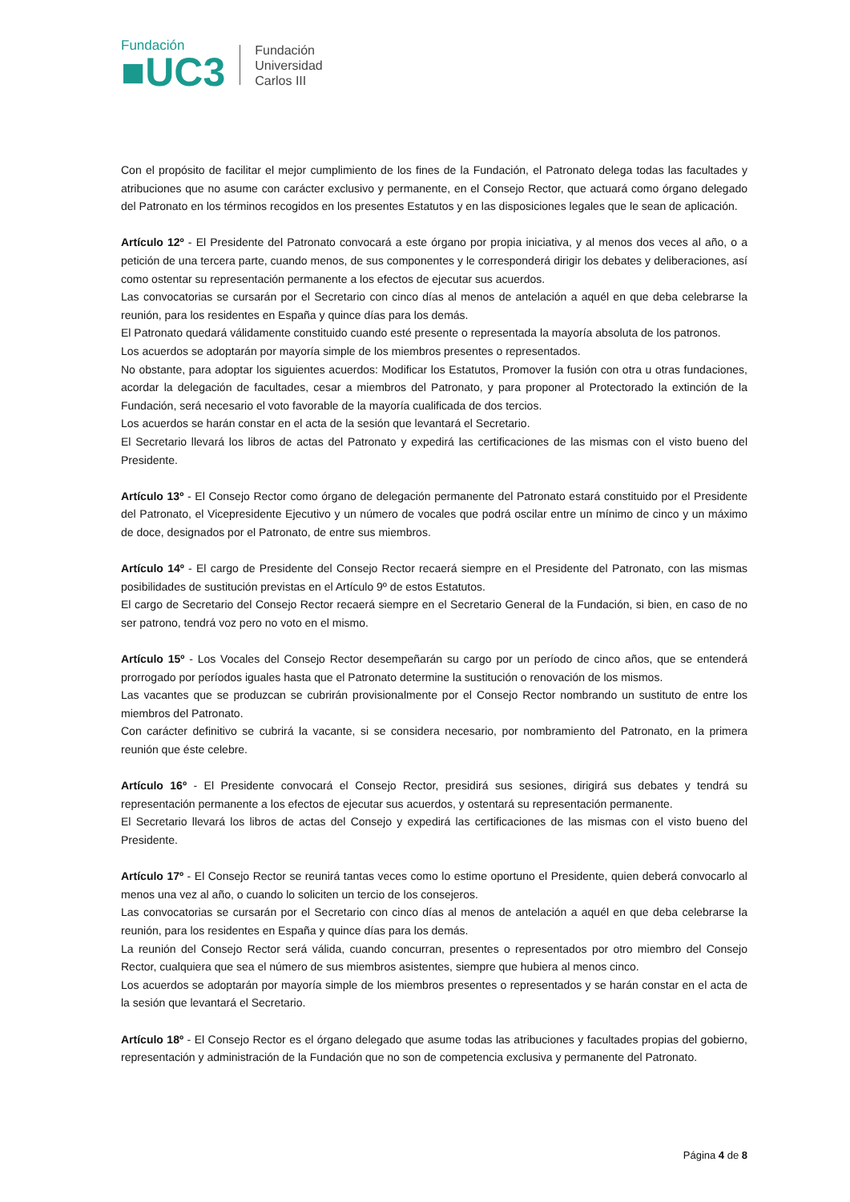Fundación
■UC3
Fundación
Universidad
Carlos III
Con el propósito de facilitar el mejor cumplimiento de los fines de la Fundación, el Patronato delega todas las facultades y atribuciones que no asume con carácter exclusivo y permanente, en el Consejo Rector, que actuará como órgano delegado del Patronato en los términos recogidos en los presentes Estatutos y en las disposiciones legales que le sean de aplicación.
Artículo 12º - El Presidente del Patronato convocará a este órgano por propia iniciativa, y al menos dos veces al año, o a petición de una tercera parte, cuando menos, de sus componentes y le corresponderá dirigir los debates y deliberaciones, así como ostentar su representación permanente a los efectos de ejecutar sus acuerdos.
Las convocatorias se cursarán por el Secretario con cinco días al menos de antelación a aquél en que deba celebrarse la reunión, para los residentes en España y quince días para los demás.
El Patronato quedará válidamente constituido cuando esté presente o representada la mayoría absoluta de los patronos.
Los acuerdos se adoptarán por mayoría simple de los miembros presentes o representados.
No obstante, para adoptar los siguientes acuerdos: Modificar los Estatutos, Promover la fusión con otra u otras fundaciones, acordar la delegación de facultades, cesar a miembros del Patronato, y para proponer al Protectorado la extinción de la Fundación, será necesario el voto favorable de la mayoría cualificada de dos tercios.
Los acuerdos se harán constar en el acta de la sesión que levantará el Secretario.
El Secretario llevará los libros de actas del Patronato y expedirá las certificaciones de las mismas con el visto bueno del Presidente.
Artículo 13º - El Consejo Rector como órgano de delegación permanente del Patronato estará constituido por el Presidente del Patronato, el Vicepresidente Ejecutivo y un número de vocales que podrá oscilar entre un mínimo de cinco y un máximo de doce, designados por el Patronato, de entre sus miembros.
Artículo 14º - El cargo de Presidente del Consejo Rector recaerá siempre en el Presidente del Patronato, con las mismas posibilidades de sustitución previstas en el Artículo 9º de estos Estatutos.
El cargo de Secretario del Consejo Rector recaerá siempre en el Secretario General de la Fundación, si bien, en caso de no ser patrono, tendrá voz pero no voto en el mismo.
Artículo 15º - Los Vocales del Consejo Rector desempeñarán su cargo por un período de cinco años, que se entenderá prorrogado por períodos iguales hasta que el Patronato determine la sustitución o renovación de los mismos.
Las vacantes que se produzcan se cubrirán provisionalmente por el Consejo Rector nombrando un sustituto de entre los miembros del Patronato.
Con carácter definitivo se cubrirá la vacante, si se considera necesario, por nombramiento del Patronato, en la primera reunión que éste celebre.
Artículo 16º - El Presidente convocará el Consejo Rector, presidirá sus sesiones, dirigirá sus debates y tendrá su representación permanente a los efectos de ejecutar sus acuerdos, y ostentará su representación permanente.
El Secretario llevará los libros de actas del Consejo y expedirá las certificaciones de las mismas con el visto bueno del Presidente.
Artículo 17º - El Consejo Rector se reunirá tantas veces como lo estime oportuno el Presidente, quien deberá convocarlo al menos una vez al año, o cuando lo soliciten un tercio de los consejeros.
Las convocatorias se cursarán por el Secretario con cinco días al menos de antelación a aquél en que deba celebrarse la reunión, para los residentes en España y quince días para los demás.
La reunión del Consejo Rector será válida, cuando concurran, presentes o representados por otro miembro del Consejo Rector, cualquiera que sea el número de sus miembros asistentes, siempre que hubiera al menos cinco.
Los acuerdos se adoptarán por mayoría simple de los miembros presentes o representados y se harán constar en el acta de la sesión que levantará el Secretario.
Artículo 18º - El Consejo Rector es el órgano delegado que asume todas las atribuciones y facultades propias del gobierno, representación y administración de la Fundación que no son de competencia exclusiva y permanente del Patronato.
Página 4 de 8